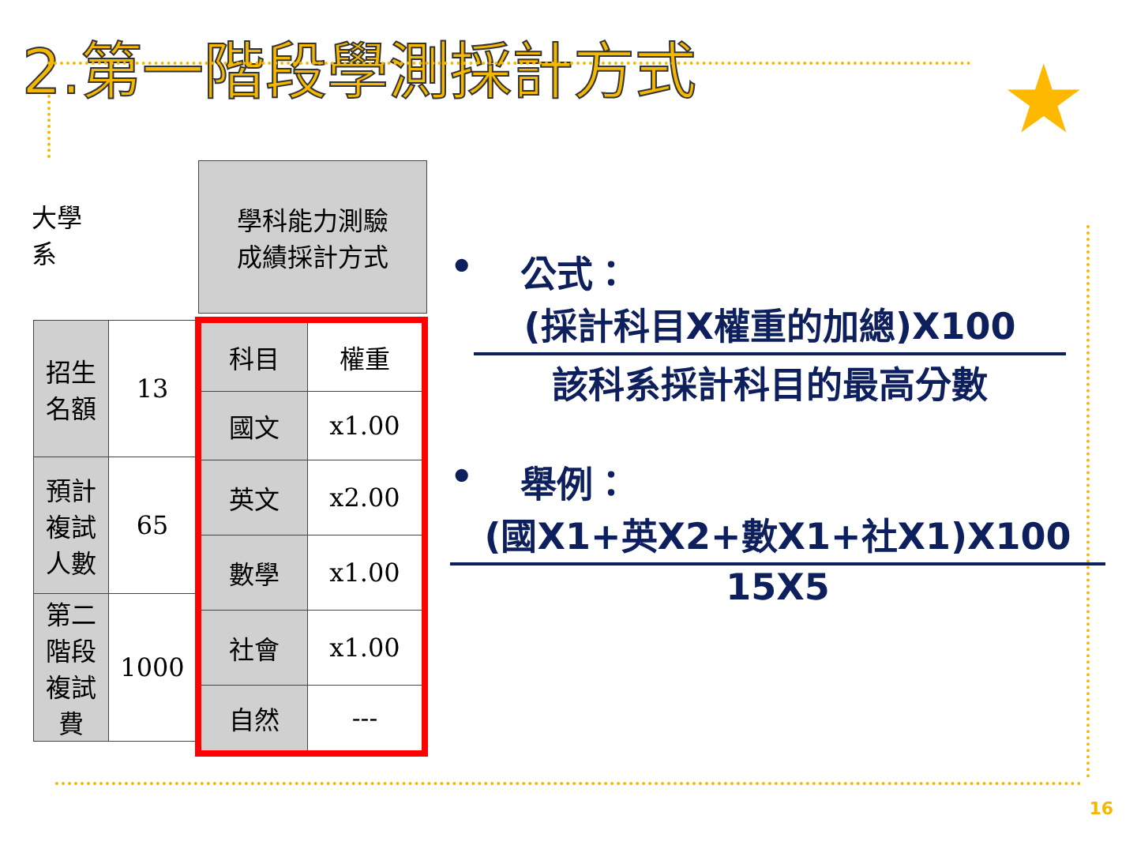2.第一階段學測採計方式 ★
大學
系
| 招生名額 | 13 |
| 預計複試人數 | 65 |
| 第二階段複試費 | 1000 |
| 學科能力測驗 成績採計方式 |
| 科目 | 權重 |
| 國文 | x1.00 |
| 英文 | x2.00 |
| 數學 | x1.00 |
| 社會 | x1.00 |
| 自然 | --- |
• 公式：
(採計科目X權重的加總)X100
該科系採計科目的最高分數
• 舉例：
(國X1+英X2+數X1+社X1)X100
15X5
16